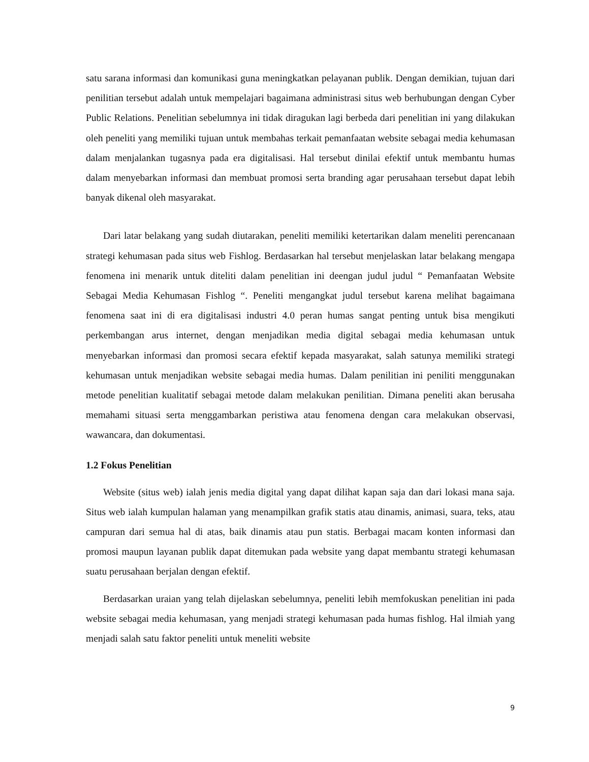satu sarana informasi dan komunikasi guna meningkatkan pelayanan publik. Dengan demikian, tujuan dari penilitian tersebut adalah untuk mempelajari bagaimana administrasi situs web berhubungan dengan Cyber Public Relations. Penelitian sebelumnya ini tidak diragukan lagi berbeda dari penelitian ini yang dilakukan oleh peneliti yang memiliki tujuan untuk membahas terkait pemanfaatan website sebagai media kehumasan dalam menjalankan tugasnya pada era digitalisasi. Hal tersebut dinilai efektif untuk membantu humas dalam menyebarkan informasi dan membuat promosi serta branding agar perusahaan tersebut dapat lebih banyak dikenal oleh masyarakat.
Dari latar belakang yang sudah diutarakan, peneliti memiliki ketertarikan dalam meneliti perencanaan strategi kehumasan pada situs web Fishlog. Berdasarkan hal tersebut menjelaskan latar belakang mengapa fenomena ini menarik untuk diteliti dalam penelitian ini deengan judul judul “ Pemanfaatan Website Sebagai Media Kehumasan Fishlog “. Peneliti mengangkat judul tersebut karena melihat bagaimana fenomena saat ini di era digitalisasi industri 4.0 peran humas sangat penting untuk bisa mengikuti perkembangan arus internet, dengan menjadikan media digital sebagai media kehumasan untuk menyebarkan informasi dan promosi secara efektif kepada masyarakat, salah satunya memiliki strategi kehumasan untuk menjadikan website sebagai media humas. Dalam penilitian ini peniliti menggunakan metode penelitian kualitatif sebagai metode dalam melakukan penilitian. Dimana peneliti akan berusaha memahami situasi serta menggambarkan peristiwa atau fenomena dengan cara melakukan observasi, wawancara, dan dokumentasi.
1.2 Fokus Penelitian
Website (situs web) ialah jenis media digital yang dapat dilihat kapan saja dan dari lokasi mana saja. Situs web ialah kumpulan halaman yang menampilkan grafik statis atau dinamis, animasi, suara, teks, atau campuran dari semua hal di atas, baik dinamis atau pun statis. Berbagai macam konten informasi dan promosi maupun layanan publik dapat ditemukan pada website yang dapat membantu strategi kehumasan suatu perusahaan berjalan dengan efektif.
Berdasarkan uraian yang telah dijelaskan sebelumnya, peneliti lebih memfokuskan penelitian ini pada website sebagai media kehumasan, yang menjadi strategi kehumasan pada humas fishlog. Hal ilmiah yang menjadi salah satu faktor peneliti untuk meneliti website
9